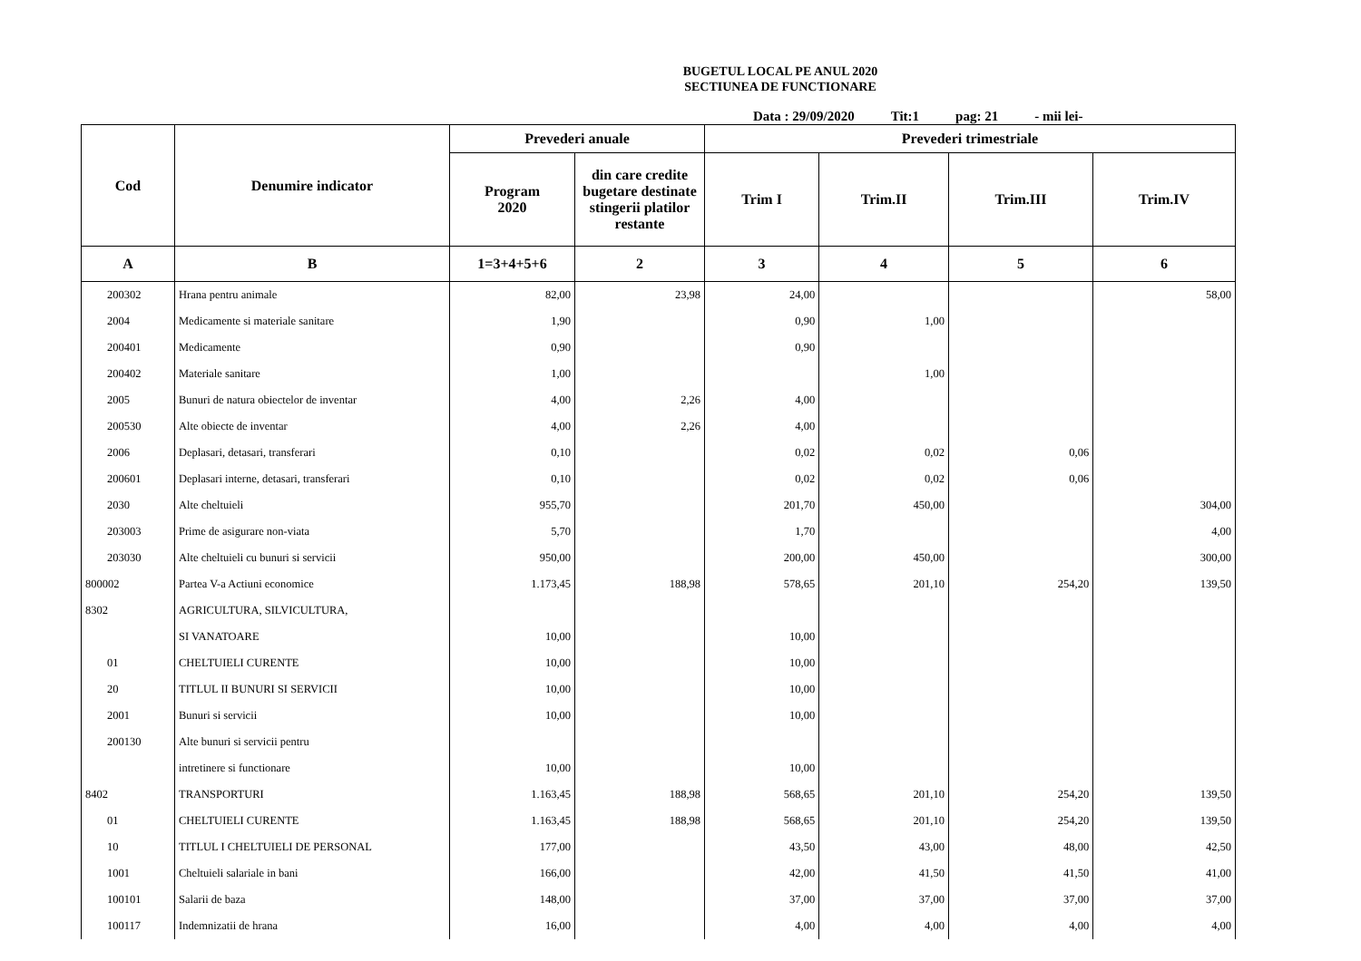BUGETUL LOCAL PE ANUL 2020
SECTIUNEA DE FUNCTIONARE
Data : 29/09/2020 Tit:1 pag: 21 - mii lei-
| Cod | Denumire indicator | Prevederi anuale | | Prevederi trimestriale | | | |
| --- | --- | --- | --- | --- | --- | --- | --- |
| | | Program 2020 | din care credite bugetare destinate stingerii platilor restante | Trim I | Trim.II | Trim.III | Trim.IV |
| A | B | 1=3+4+5+6 | 2 | 3 | 4 | 5 | 6 |
| 200302 | Hrana pentru animale | 82,00 | 23,98 | 24,00 | | | 58,00 |
| 2004 | Medicamente si materiale sanitare | 1,90 | | 0,90 | 1,00 | | |
| 200401 | Medicamente | 0,90 | | 0,90 | | | |
| 200402 | Materiale sanitare | 1,00 | | | 1,00 | | |
| 2005 | Bunuri de natura obiectelor de inventar | 4,00 | 2,26 | 4,00 | | | |
| 200530 | Alte obiecte de inventar | 4,00 | 2,26 | 4,00 | | | |
| 2006 | Deplasari, detasari, transferari | 0,10 | | 0,02 | 0,02 | 0,06 | |
| 200601 | Deplasari interne, detasari, transferari | 0,10 | | 0,02 | 0,02 | 0,06 | |
| 2030 | Alte cheltuieli | 955,70 | | 201,70 | 450,00 | | 304,00 |
| 203003 | Prime de asigurare non-viata | 5,70 | | 1,70 | | | 4,00 |
| 203030 | Alte cheltuieli cu bunuri si servicii | 950,00 | | 200,00 | 450,00 | | 300,00 |
| 800002 | Partea V-a Actiuni economice | 1.173,45 | 188,98 | 578,65 | 201,10 | 254,20 | 139,50 |
| 8302 | AGRICULTURA, SILVICULTURA, | | | | | | |
| | SI VANATOARE | 10,00 | | 10,00 | | | |
| 01 | CHELTUIELI CURENTE | 10,00 | | 10,00 | | | |
| 20 | TITLUL II BUNURI SI SERVICII | 10,00 | | 10,00 | | | |
| 2001 | Bunuri si servicii | 10,00 | | 10,00 | | | |
| 200130 | Alte bunuri si servicii pentru | | | | | | |
| | intretinere si functionare | 10,00 | | 10,00 | | | |
| 8402 | TRANSPORTURI | 1.163,45 | 188,98 | 568,65 | 201,10 | 254,20 | 139,50 |
| 01 | CHELTUIELI CURENTE | 1.163,45 | 188,98 | 568,65 | 201,10 | 254,20 | 139,50 |
| 10 | TITLUL I CHELTUIELI DE PERSONAL | 177,00 | | 43,50 | 43,00 | 48,00 | 42,50 |
| 1001 | Cheltuieli salariale in bani | 166,00 | | 42,00 | 41,50 | 41,50 | 41,00 |
| 100101 | Salarii de baza | 148,00 | | 37,00 | 37,00 | 37,00 | 37,00 |
| 100117 | Indemnizatii de hrana | 16,00 | | 4,00 | 4,00 | 4,00 | 4,00 |